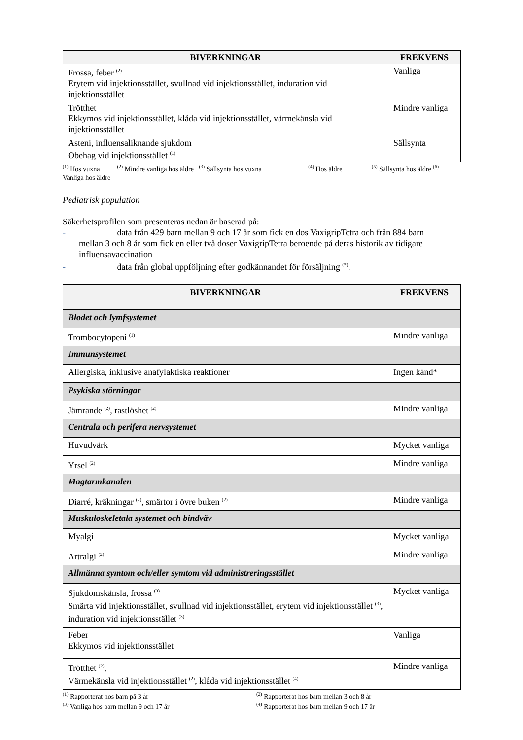| BIVERKNINGAR | FREKVENS |
| --- | --- |
| Frossa, feber <sup>(2)</sup> Erytem vid injektionsstället, svullnad vid injektionsstället, induration vid injektionsstället | Vanliga |
| Trötthet Ekkymos vid injektionsstället, klåda vid injektionsstället, värmekänsla vid injektionsstället | Mindre vanliga |
| Asteni, influensaliknande sjukdom Obehag vid injektionsstället <sup>(1)</sup> | Sällsynta |
<sup>(1)</sup> Hos vuxna <sup>(2)</sup> Mindre vanliga hos äldre <sup>(3)</sup> Sällsynta hos vuxna <sup>(4)</sup> Hos äldre <sup>(5)</sup> Sällsynta hos äldre <sup>(6)</sup> Vanliga hos äldre
Pediatrisk population
Säkerhetsprofilen som presenteras nedan är baserad på:
- data från 429 barn mellan 9 och 17 år som fick en dos VaxigripTetra och från 884 barn
mellan 3 och 8 år som fick en eller två doser VaxigripTetra beroende på deras historik av tidigare influensavaccination
- data från global uppföljning efter godkännandet för försäljning <sup>(*)</sup>.
| BIVERKNINGAR | FREKVENS |
| --- | --- |
| Blodet och lymfsystemet | |
| Trombocytopeni <sup>(1)</sup> | Mindre vanliga |
| Immunsystemet | |
| Allergiska, inklusive anafylaktiska reaktioner | Ingen känd* |
| Psykiska störningar | |
| Jämrande <sup>(2)</sup>, rastlöshet <sup>(2)</sup> | Mindre vanliga |
| Centrala och perifera nervsystemet | |
| Huvudvärk | Mycket vanliga |
| Yrsel <sup>(2)</sup> | Mindre vanliga |
| Magtarmkanalen | |
| Diarré, kräkningar <sup>(2)</sup>, smärtor i övre buken <sup>(2)</sup> | Mindre vanliga |
| Muskuloskeletala systemet och bindväv | |
| Myalgi | Mycket vanliga |
| Artralgi <sup>(2)</sup> | Mindre vanliga |
| Allmänna symtom och/eller symtom vid administreringsstället | |
| Sjukdomskänsla, frossa <sup>(3)</sup> Smärta vid injektionsstället, svullnad vid injektionsstället, erytem vid injektionsstället <sup>(3)</sup>, induration vid injektionsstället <sup>(3)</sup> | Mycket vanliga |
| Feber Ekkymos vid injektionsstället | Vanliga |
| Trötthet <sup>(2)</sup>, Värmekänsla vid injektionsstället <sup>(2)</sup>, klåda vid injektionsstället <sup>(4)</sup> | Mindre vanliga |
<sup>(1)</sup> Rapporterat hos barn på 3 år
<sup>(2)</sup> Rapporterat hos barn mellan 3 och 8 år
<sup>(3)</sup> Vanliga hos barn mellan 9 och 17 år
<sup>(4)</sup> Rapporterat hos barn mellan 9 och 17 år